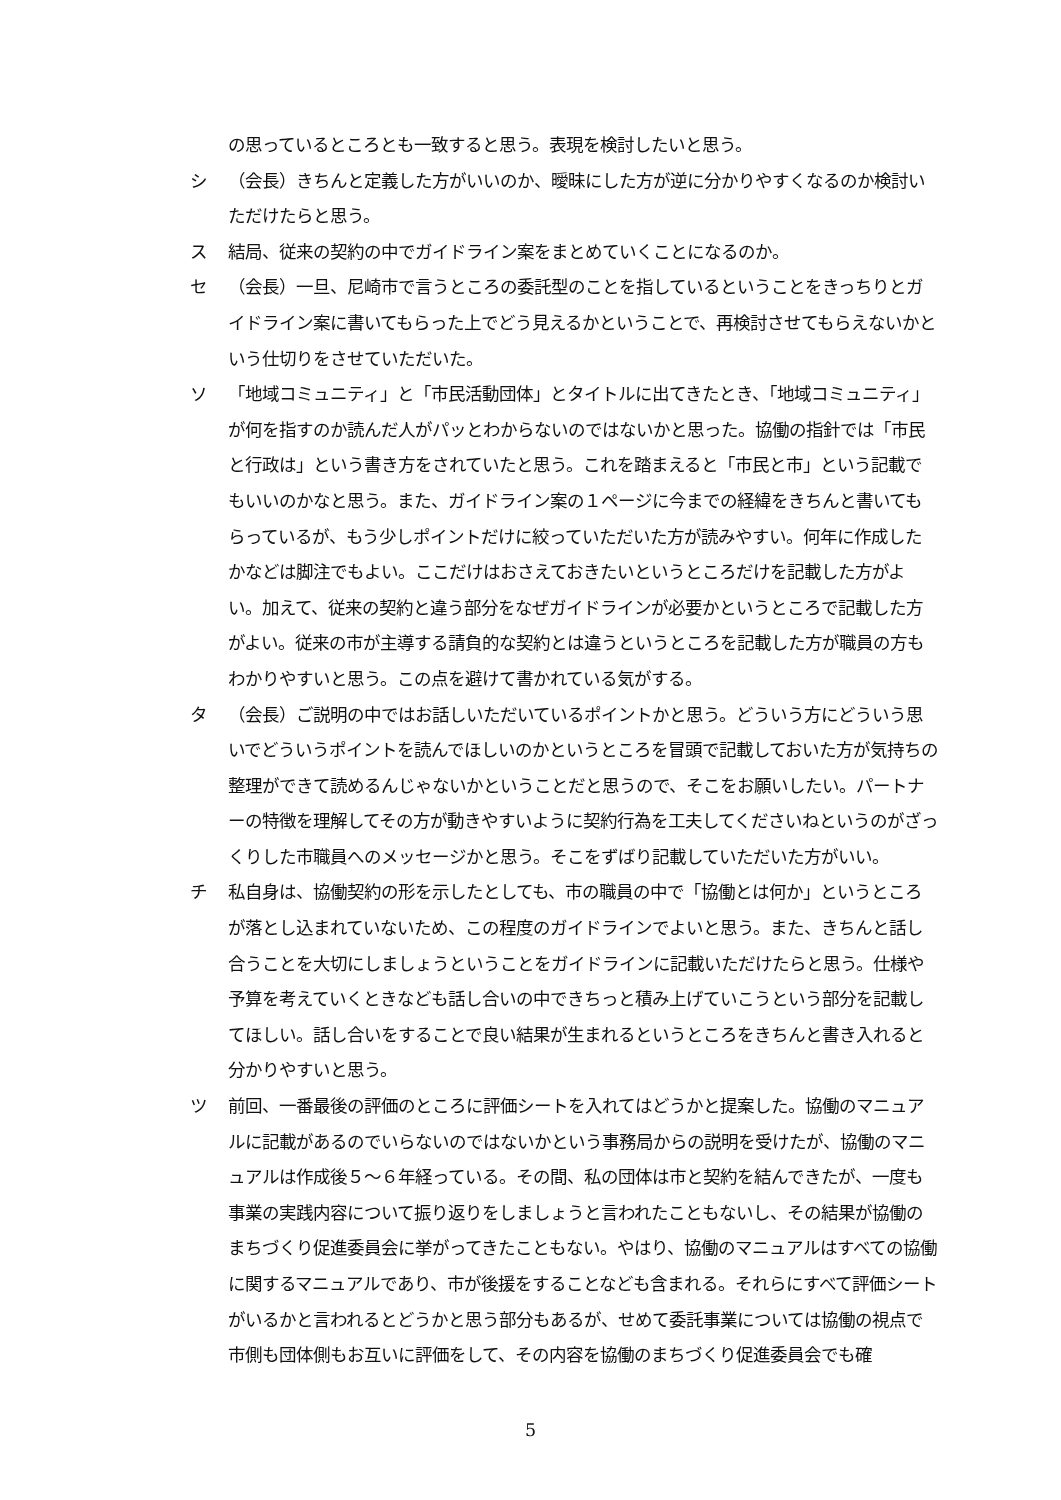の思っているところとも一致すると思う。表現を検討したいと思う。
シ （会長）きちんと定義した方がいいのか、曖昧にした方が逆に分かりやすくなるのか検討いただけたらと思う。
ス 結局、従来の契約の中でガイドライン案をまとめていくことになるのか。
セ （会長）一旦、尼崎市で言うところの委託型のことを指しているということをきっちりとガイドライン案に書いてもらった上でどう見えるかということで、再検討させてもらえないかという仕切りをさせていただいた。
ソ 「地域コミュニティ」と「市民活動団体」とタイトルに出てきたとき、「地域コミュニティ」が何を指すのか読んだ人がパッとわからないのではないかと思った。協働の指針では「市民と行政は」という書き方をされていたと思う。これを踏まえると「市民と市」という記載でもいいのかなと思う。また、ガイドライン案の１ページに今までの経緯をきちんと書いてもらっているが、もう少しポイントだけに絞っていただいた方が読みやすい。何年に作成したかなどは脚注でもよい。ここだけはおさえておきたいというところだけを記載した方がよい。加えて、従来の契約と違う部分をなぜガイドラインが必要かというところで記載した方がよい。従来の市が主導する請負的な契約とは違うというところを記載した方が職員の方もわかりやすいと思う。この点を避けて書かれている気がする。
タ （会長）ご説明の中ではお話しいただいているポイントかと思う。どういう方にどういう思いでどういうポイントを読んでほしいのかというところを冒頭で記載しておいた方が気持ちの整理ができて読めるんじゃないかということだと思うので、そこをお願いしたい。パートナーの特徴を理解してその方が動きやすいように契約行為を工夫してくださいねというのがざっくりした市職員へのメッセージかと思う。そこをずばり記載していただいた方がいい。
チ 私自身は、協働契約の形を示したとしても、市の職員の中で「協働とは何か」というところが落とし込まれていないため、この程度のガイドラインでよいと思う。また、きちんと話し合うことを大切にしましょうということをガイドラインに記載いただけたらと思う。仕様や予算を考えていくときなども話し合いの中できちっと積み上げていこうという部分を記載してほしい。話し合いをすることで良い結果が生まれるというところをきちんと書き入れると分かりやすいと思う。
ツ 前回、一番最後の評価のところに評価シートを入れてはどうかと提案した。協働のマニュアルに記載があるのでいらないのではないかという事務局からの説明を受けたが、協働のマニュアルは作成後５～６年経っている。その間、私の団体は市と契約を結んできたが、一度も事業の実践内容について振り返りをしましょうと言われたこともないし、その結果が協働のまちづくり促進委員会に挙がってきたこともない。やはり、協働のマニュアルはすべての協働に関するマニュアルであり、市が後援をすることなども含まれる。それらにすべて評価シートがいるかと言われるとどうかと思う部分もあるが、せめて委託事業については協働の視点で市側も団体側もお互いに評価をして、その内容を協働のまちづくり促進委員会でも確
5